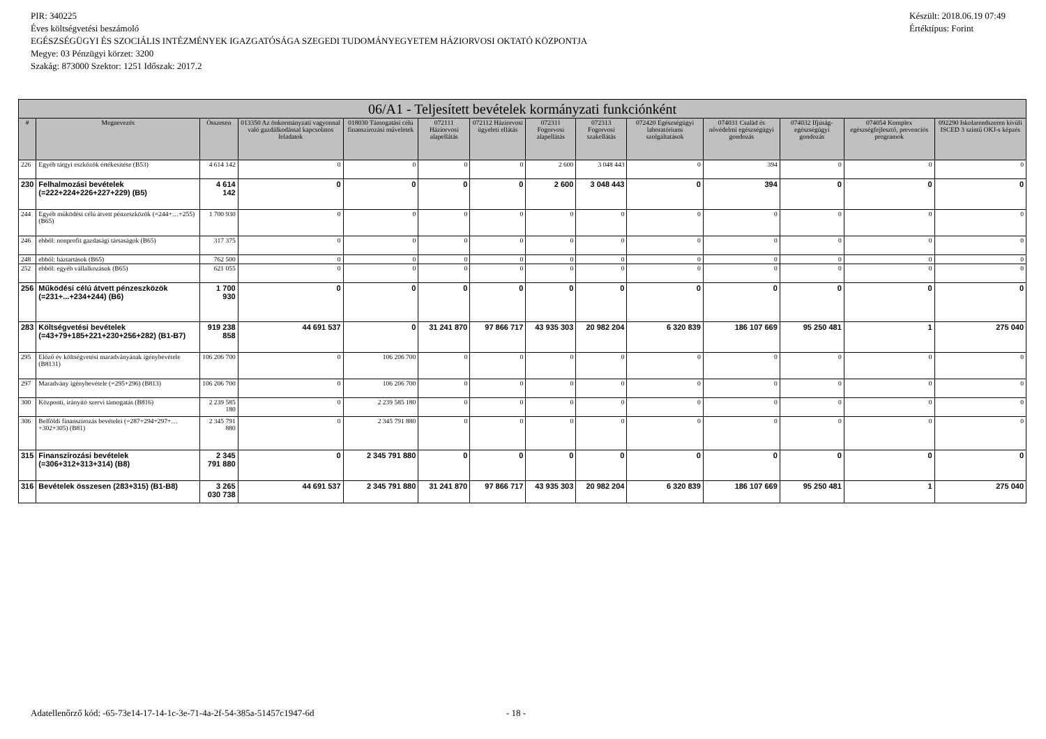Készült: 2018.06.19 07:49
Értéktípus: Forint
PIR: 340225
Éves költségvetési beszámoló
EGÉSZSÉGÜGYI ÉS SZOCIÁLIS INTÉZMÉNYEK IGAZGATÓSÁGA SZEGEDI TUDOMÁNYEGYETEM HÁZIORVOSI OKTATÓ KÖZPONTJA
Megye: 03 Pénzügyi körzet: 3200
Szakág: 873000 Szektor: 1251 Időszak: 2017.2
| 06/A1 - Teljesített bevételek kormányzati funkciónként | | | | | | | | | | | | | |
| --- | --- | --- | --- | --- | --- | --- | --- | --- | --- | --- | --- | --- | --- |
| # | Megnevezés | Összesen | 013350 Az önkormányzati vagyonnal való gazdálkodással kapcsolatos feladatok | 018030 Támogatási célú finanszírozási műveletek | 072111 Háziorvosi alapellátás | 072112 Háziorvosi ügyeleti ellátás | 072311 Fogorvosi alapellátás | 072313 Fogorvosi szakellátás | 072420 Egészségügyi laboratóriumi szolgáltatások | 074031 Család és nővédelmi egészségügyi gondozás | 074032 Ifjúság-egészségügyi gondozás | 074054 Komplex egészségfejlesztő, prevenciós programok | 092290 Iskolarendszeren kívüli ISCED 3 szintű OKJ-s képzés |
| 226 | Egyéb tárgyi eszközök értékesítése (B53) | 4 614 142 | 0 | 0 | 0 | 0 | 2 600 | 3 048 443 | 0 | 394 | 0 | 0 | 0 |
| 230 | Felhalmozási bevételek (=222+224+226+227+229) (B5) | 4 614 142 | 0 | 0 | 0 | 0 | 2 600 | 3 048 443 | 0 | 394 | 0 | 0 | 0 |
| 244 | Egyéb működési célú átvett pénzeszközök (=244+…+255) (B65) | 1 700 930 | 0 | 0 | 0 | 0 | 0 | 0 | 0 | 0 | 0 | 0 | 0 |
| 246 | ebből: nonprofit gazdasági társaságok (B65) | 317 375 | 0 | 0 | 0 | 0 | 0 | 0 | 0 | 0 | 0 | 0 | 0 |
| 248 | ebből: háztartások (B65) | 762 500 | 0 | 0 | 0 | 0 | 0 | 0 | 0 | 0 | 0 | 0 | 0 |
| 252 | ebből: egyéb vállalkozások (B65) | 621 055 | 0 | 0 | 0 | 0 | 0 | 0 | 0 | 0 | 0 | 0 | 0 |
| 256 | Működési célú átvett pénzeszközök (=231+...+234+244) (B6) | 1 700 930 | 0 | 0 | 0 | 0 | 0 | 0 | 0 | 0 | 0 | 0 | 0 |
| 283 | Költségvetési bevételek (=43+79+185+221+230+256+282) (B1-B7) | 919 238 858 | 44 691 537 | 0 | 31 241 870 | 97 866 717 | 43 935 303 | 20 982 204 | 6 320 839 | 186 107 669 | 95 250 481 | 1 | 275 040 |
| 295 | Előző év költségvetési maradványának igénybevétele (B8131) | 106 206 700 | 0 | 106 206 700 | 0 | 0 | 0 | 0 | 0 | 0 | 0 | 0 | 0 |
| 297 | Maradvány igénybevétele (=295+296) (B813) | 106 206 700 | 0 | 106 206 700 | 0 | 0 | 0 | 0 | 0 | 0 | 0 | 0 | 0 |
| 300 | Központi, irányító szervi támogatás (B816) | 2 239 585 180 | 0 | 2 239 585 180 | 0 | 0 | 0 | 0 | 0 | 0 | 0 | 0 | 0 |
| 306 | Belföldi finanszírozás bevételei (=287+294+297+…+302+305) (B81) | 2 345 791 880 | 0 | 2 345 791 880 | 0 | 0 | 0 | 0 | 0 | 0 | 0 | 0 | 0 |
| 315 | Finanszírozási bevételek (=306+312+313+314) (B8) | 2 345 791 880 | 0 | 2 345 791 880 | 0 | 0 | 0 | 0 | 0 | 0 | 0 | 0 | 0 |
| 316 | Bevételek összesen (283+315) (B1-B8) | 3 265 030 738 | 44 691 537 | 2 345 791 880 | 31 241 870 | 97 866 717 | 43 935 303 | 20 982 204 | 6 320 839 | 186 107 669 | 95 250 481 | 1 | 275 040 |
Adatellenőrző kód: -65-73e14-17-14-1c-3e-71-4a-2f-54-385a-51457c1947-6d - 18 -